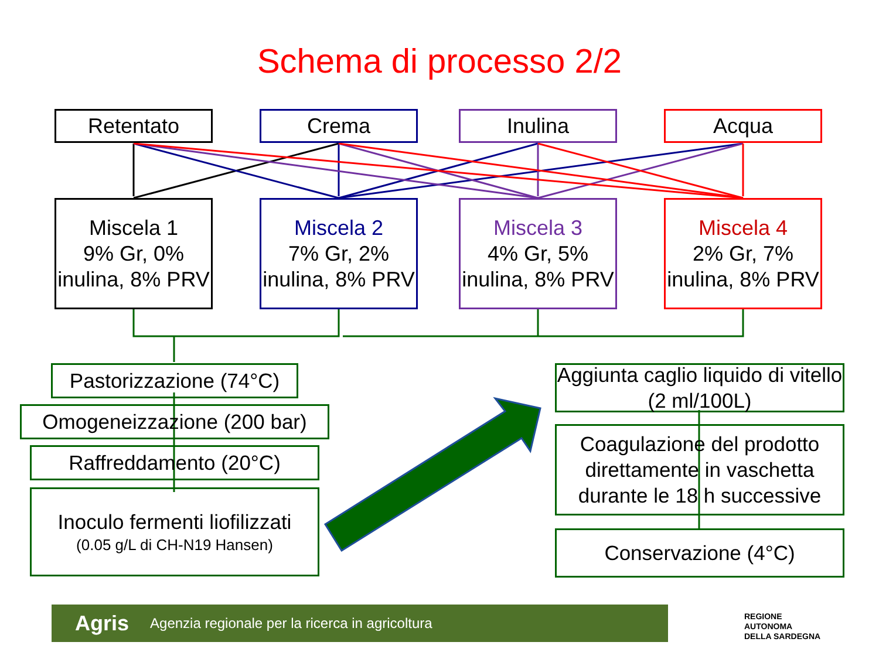Schema di processo 2/2
Retentato Crema Inulina Acqua
Miscela 1
9% Gr, 0% inulina, 8% PRV
Miscela 2
7% Gr, 2% inulina, 8% PRV
Miscela 3
4% Gr, 5% inulina, 8% PRV
Miscela 4
2% Gr, 7% inulina, 8% PRV
Pastorizzazione (74°C)
Omogeneizzazione (200 bar)
Raffreddamento (20°C)
Inoculo fermenti liofilizzati
(0.05 g/L di CH-N19 Hansen)
Aggiunta caglio liquido di vitello (2 ml/100L)
Coagulazione del prodotto direttamente in vaschetta durante le 18 h successive
Conservazione (4°C)
Agris Agenzia regionale per la ricerca in agricoltura
REGIONE
AUTONOMA
DELLA SARDEGNA